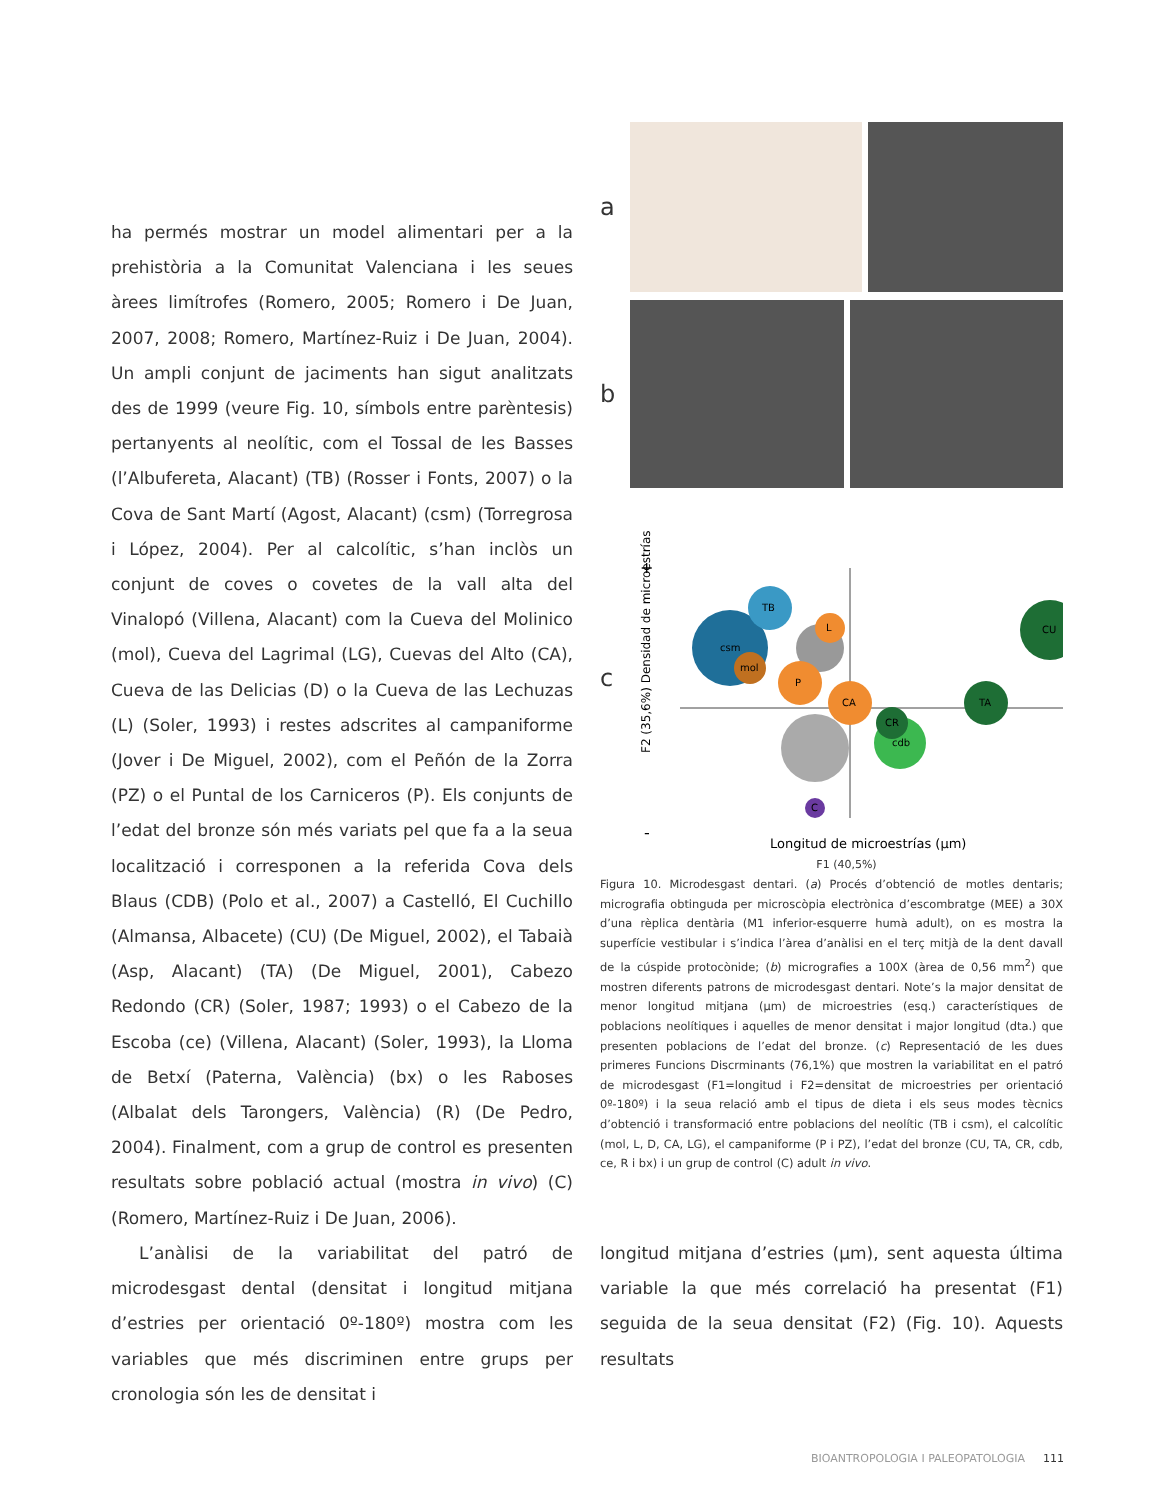ha permés mostrar un model alimentari per a la prehistòria a la Comunitat Valenciana i les seues àrees limítrofes (Romero, 2005; Romero i De Juan, 2007, 2008; Romero, Martínez-Ruiz i De Juan, 2004). Un ampli conjunt de jaciments han sigut analitzats des de 1999 (veure Fig. 10, símbols entre parèntesis) pertanyents al neolític, com el Tossal de les Basses (l’Albufereta, Alacant) (TB) (Rosser i Fonts, 2007) o la Cova de Sant Martí (Agost, Alacant) (csm) (Torregrosa i López, 2004). Per al calcolític, s’han inclòs un conjunt de coves o covetes de la vall alta del Vinalopó (Villena, Alacant) com la Cueva del Molinico (mol), Cueva del Lagrimal (LG), Cuevas del Alto (CA), Cueva de las Delicias (D) o la Cueva de las Lechuzas (L) (Soler, 1993) i restes adscrites al campaniforme (Jover i De Miguel, 2002), com el Peñón de la Zorra (PZ) o el Puntal de los Carniceros (P). Els conjunts de l’edat del bronze són més variats pel que fa a la seua localització i corresponen a la referida Cova dels Blaus (CDB) (Polo et al., 2007) a Castelló, El Cuchillo (Almansa, Albacete) (CU) (De Miguel, 2002), el Tabaià (Asp, Alacant) (TA) (De Miguel, 2001), Cabezo Redondo (CR) (Soler, 1987; 1993) o el Cabezo de la Escoba (ce) (Villena, Alacant) (Soler, 1993), la Lloma de Betxí (Paterna, València) (bx) o les Raboses (Albalat dels Tarongers, València) (R) (De Pedro, 2004). Finalment, com a grup de control es presenten resultats sobre població actual (mostra in vivo) (C) (Romero, Martínez-Ruiz i De Juan, 2006).
L’anàlisi de la variabilitat del patró de microdesgast dental (densitat i longitud mitjana d’estries per orientació 0º-180º) mostra com les variables que més discriminen entre grups per cronologia són les de densitat i
a
b
c
+
csm
TB
mol
L
P
CA
cdb
CR
TA
CU
C
Longitud de microestrías (µm)
-
F2 (35,6%) Densidad de microestrías
F1 (40,5%)
Figura 10. Microdesgast dentari. (a) Procés d’obtenció de motles dentaris; micrografia obtinguda per microscòpia electrònica d’escombratge (MEE) a 30X d’una rèplica dentària (M1 inferior-esquerre humà adult), on es mostra la superfície vestibular i s’indica l’àrea d’anàlisi en el terç mitjà de la dent davall de la cúspide protocònide; (b) micrografies a 100X (àrea de 0,56 mm<sup>2</sup>) que mostren diferents patrons de microdesgast dentari. Note’s la major densitat de menor longitud mitjana (µm) de microestries (esq.) característiques de poblacions neolítiques i aquelles de menor densitat i major longitud (dta.) que presenten poblacions de l’edat del bronze. (c) Representació de les dues primeres Funcions Discrminants (76,1%) que mostren la variabilitat en el patró de microdesgast (F1=longitud i F2=densitat de microestries per orientació 0º-180º) i la seua relació amb el tipus de dieta i els seus modes tècnics d’obtenció i transformació entre poblacions del neolític (TB i csm), el calcolític (mol, L, D, CA, LG), el campaniforme (P i PZ), l’edat del bronze (CU, TA, CR, cdb, ce, R i bx) i un grup de control (C) adult in vivo.
longitud mitjana d’estries (µm), sent aquesta última variable la que més correlació ha presentat (F1) seguida de la seua densitat (F2) (Fig. 10). Aquests resultats
BIOANTROPOLOGIA I PALEOPATOLOGIA 111